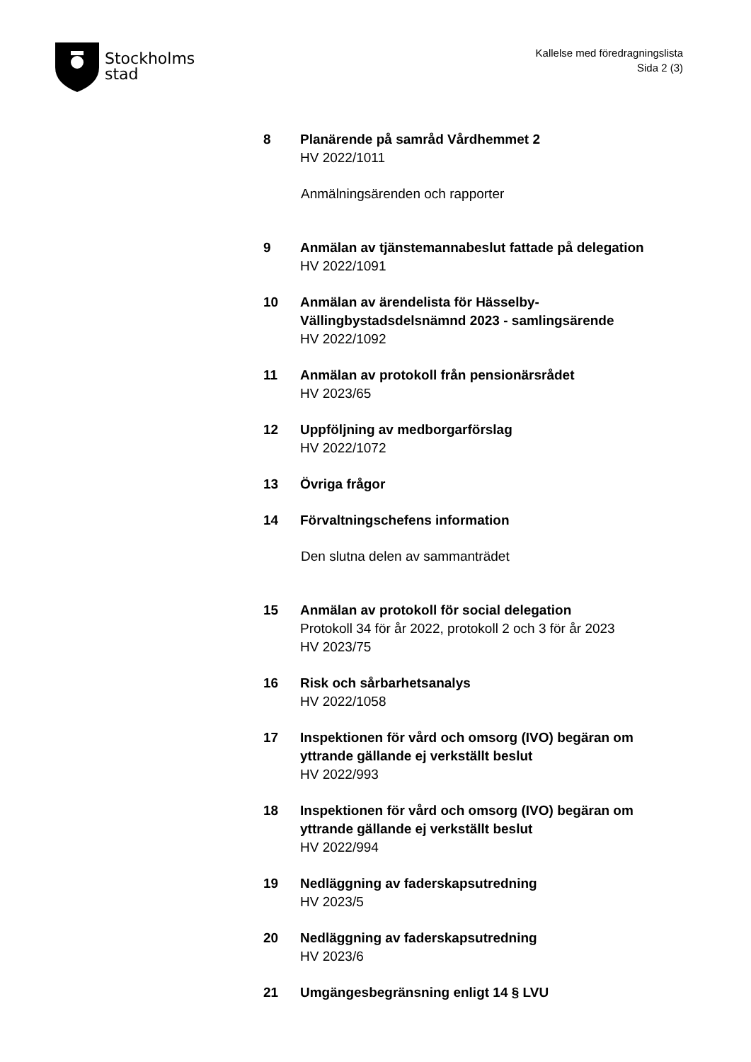Stockholms
stad
Kallelse med föredragningslista
Sida 2 (3)
8 Planärende på samråd Vårdhemmet 2
HV 2022/1011
Anmälningsärenden och rapporter
9 Anmälan av tjänstemannabeslut fattade på delegation
HV 2022/1091
10 Anmälan av ärendelista för Hässelby-Vällingbystadsdelsnämnd 2023 - samlingsärende
HV 2022/1092
11 Anmälan av protokoll från pensionärsrådet
HV 2023/65
12 Uppföljning av medborgarförslag
HV 2022/1072
13 Övriga frågor
14 Förvaltningschefens information
Den slutna delen av sammanträdet
15 Anmälan av protokoll för social delegation
Protokoll 34 för år 2022, protokoll 2 och 3 för år 2023
HV 2023/75
16 Risk och sårbarhetsanalys
HV 2022/1058
17 Inspektionen för vård och omsorg (IVO) begäran om yttrande gällande ej verkställt beslut
HV 2022/993
18 Inspektionen för vård och omsorg (IVO) begäran om yttrande gällande ej verkställt beslut
HV 2022/994
19 Nedläggning av faderskapsutredning
HV 2023/5
20 Nedläggning av faderskapsutredning
HV 2023/6
21 Umgängesbegränsning enligt 14 § LVU